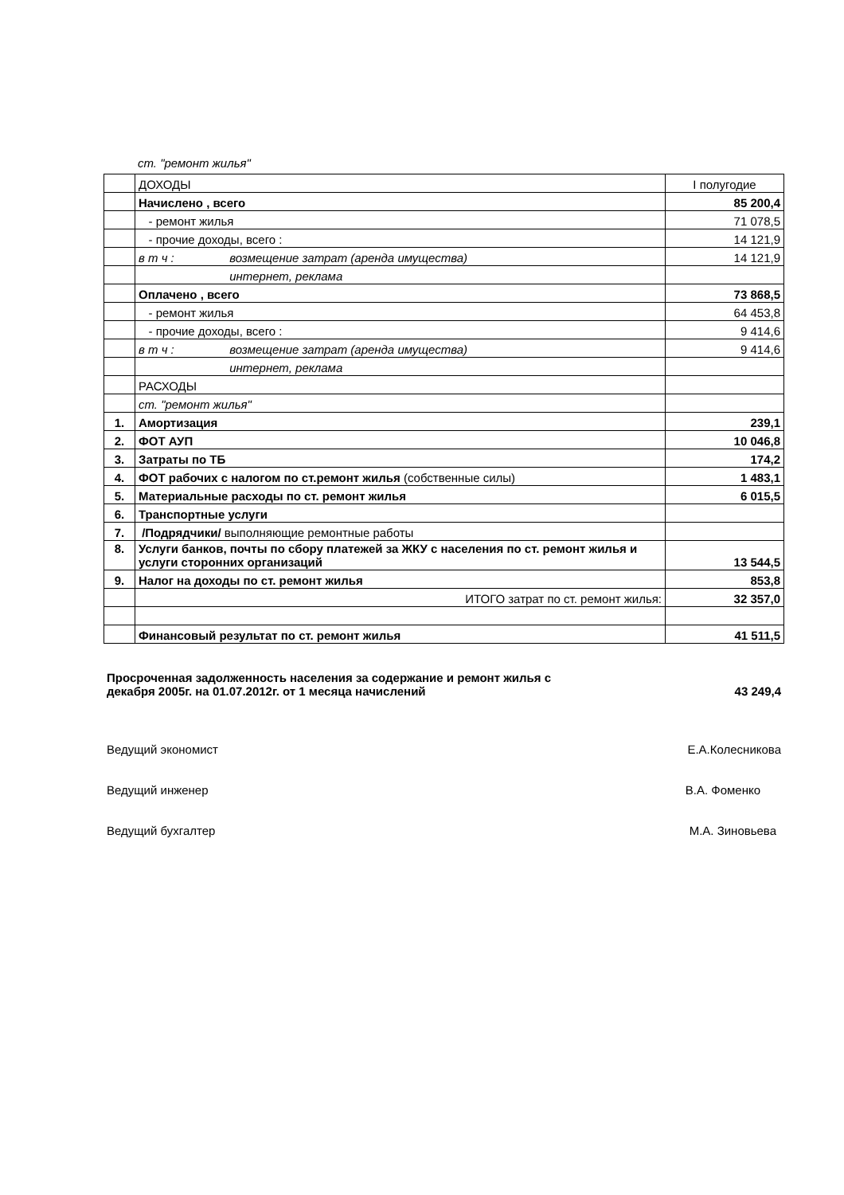ст. "ремонт жилья"
| | ДОХОДЫ | I полугодие |
| | Начислено , всего | 85 200,4 |
| | - ремонт жилья | 71 078,5 |
| | - прочие доходы, всего : | 14 121,9 |
| | в т ч : возмещение затрат (аренда имущества) | 14 121,9 |
| | интернет, реклама | |
| | Оплачено , всего | 73 868,5 |
| | - ремонт жилья | 64 453,8 |
| | - прочие доходы, всего : | 9 414,6 |
| | в т ч : возмещение затрат (аренда имущества) | 9 414,6 |
| | интернет, реклама | |
| | РАСХОДЫ | |
| | ст. "ремонт жилья" | |
| 1. | Амортизация | 239,1 |
| 2. | ФОТ АУП | 10 046,8 |
| 3. | Затраты по ТБ | 174,2 |
| 4. | ФОТ рабочих с налогом по ст.ремонт жилья (собственные силы) | 1 483,1 |
| 5. | Материальные расходы по ст. ремонт жилья | 6 015,5 |
| 6. | Транспортные услуги | |
| 7. | /Подрядчики/ выполняющие ремонтные работы | |
| 8. | Услуги банков, почты по сбору платежей за ЖКУ с населения по ст. ремонт жилья и услуги сторонних организаций | 13 544,5 |
| 9. | Налог на доходы по ст. ремонт жилья | 853,8 |
| | ИТОГО затрат по ст. ремонт жилья: | 32 357,0 |
| | Финансовый результат по ст. ремонт жилья | 41 511,5 |
Просроченная задолженность населения за содержание и ремонт жилья с
декабря 2005г. на 01.07.2012г. от 1 месяца начислений
43 249,4
Ведущий экономист Е.А.Колесникова
Ведущий инженер В.А. Фоменко
Ведущий бухгалтер М.А. Зиновьева